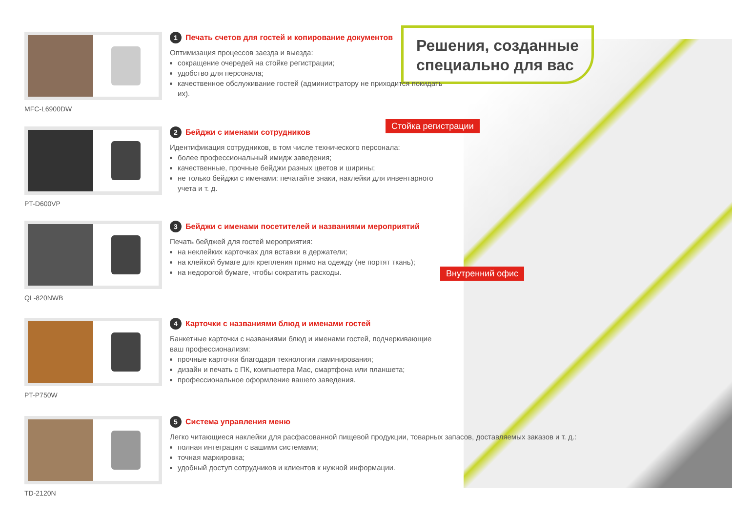Решения, созданные специально для вас
Стойка регистрации
Внутренний офис
MFC-L6900DW
1 Печать счетов для гостей и копирование документов
Оптимизация процессов заезда и выезда:
сокращение очередей на стойке регистрации;
удобство для персонала;
качественное обслуживание гостей (администратору не приходится покидать их).
PT-D600VP
2 Бейджи с именами сотрудников
Идентификация сотрудников, в том числе технического персонала:
более профессиональный имидж заведения;
качественные, прочные бейджи разных цветов и ширины;
не только бейджи с именами: печатайте знаки, наклейки для инвентарного учета и т. д.
QL-820NWB
3 Бейджи с именами посетителей и названиями мероприятий
Печать бейджей для гостей мероприятия:
на неклейких карточках для вставки в держатели;
на клейкой бумаге для крепления прямо на одежду (не портят ткань);
на недорогой бумаге, чтобы сократить расходы.
PT-P750W
4 Карточки с названиями блюд и именами гостей
Банкетные карточки с названиями блюд и именами гостей, подчеркивающие ваш профессионализм:
прочные карточки благодаря технологии ламинирования;
дизайн и печать с ПК, компьютера Mac, смартфона или планшета;
профессиональное оформление вашего заведения.
TD-2120N
5 Система управления меню
Легко читающиеся наклейки для расфасованной пищевой продукции, товарных запасов, доставляемых заказов и т. д.:
полная интеграция с вашими системами;
точная маркировка;
удобный доступ сотрудников и клиентов к нужной информации.